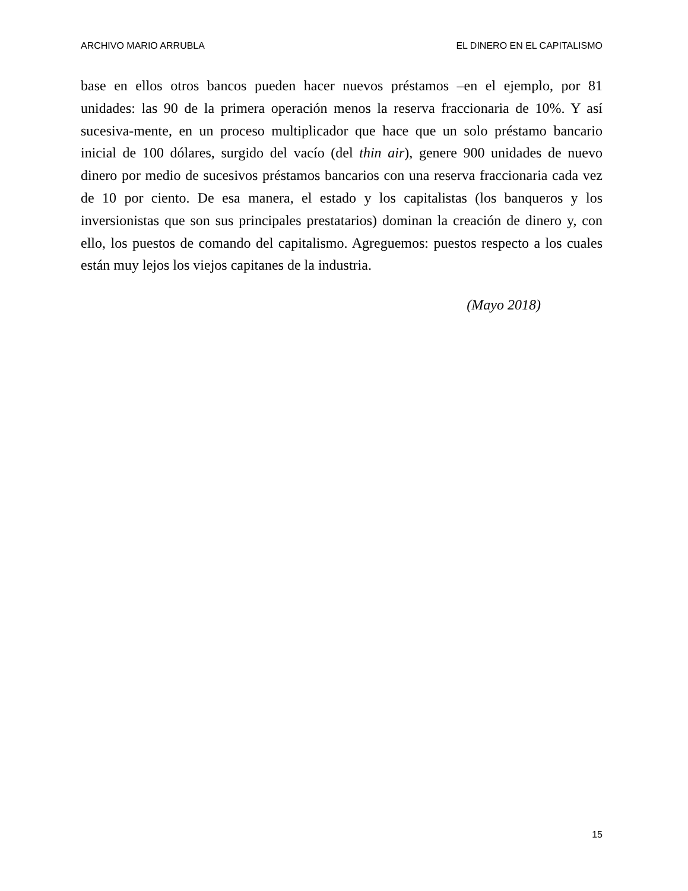ARCHIVO MARIO ARRUBLA EL DINERO EN EL CAPITALISMO
base en ellos otros bancos pueden hacer nuevos préstamos –en el ejemplo, por 81 unidades: las 90 de la primera operación menos la reserva fraccionaria de 10%. Y así sucesiva-mente, en un proceso multiplicador que hace que un solo préstamo bancario inicial de 100 dólares, surgido del vacío (del thin air), genere 900 unidades de nuevo dinero por medio de sucesivos préstamos bancarios con una reserva fraccionaria cada vez de 10 por ciento. De esa manera, el estado y los capitalistas (los banqueros y los inversionistas que son sus principales prestatarios) dominan la creación de dinero y, con ello, los puestos de comando del capitalismo. Agreguemos: puestos respecto a los cuales están muy lejos los viejos capitanes de la industria.
(Mayo 2018)
15